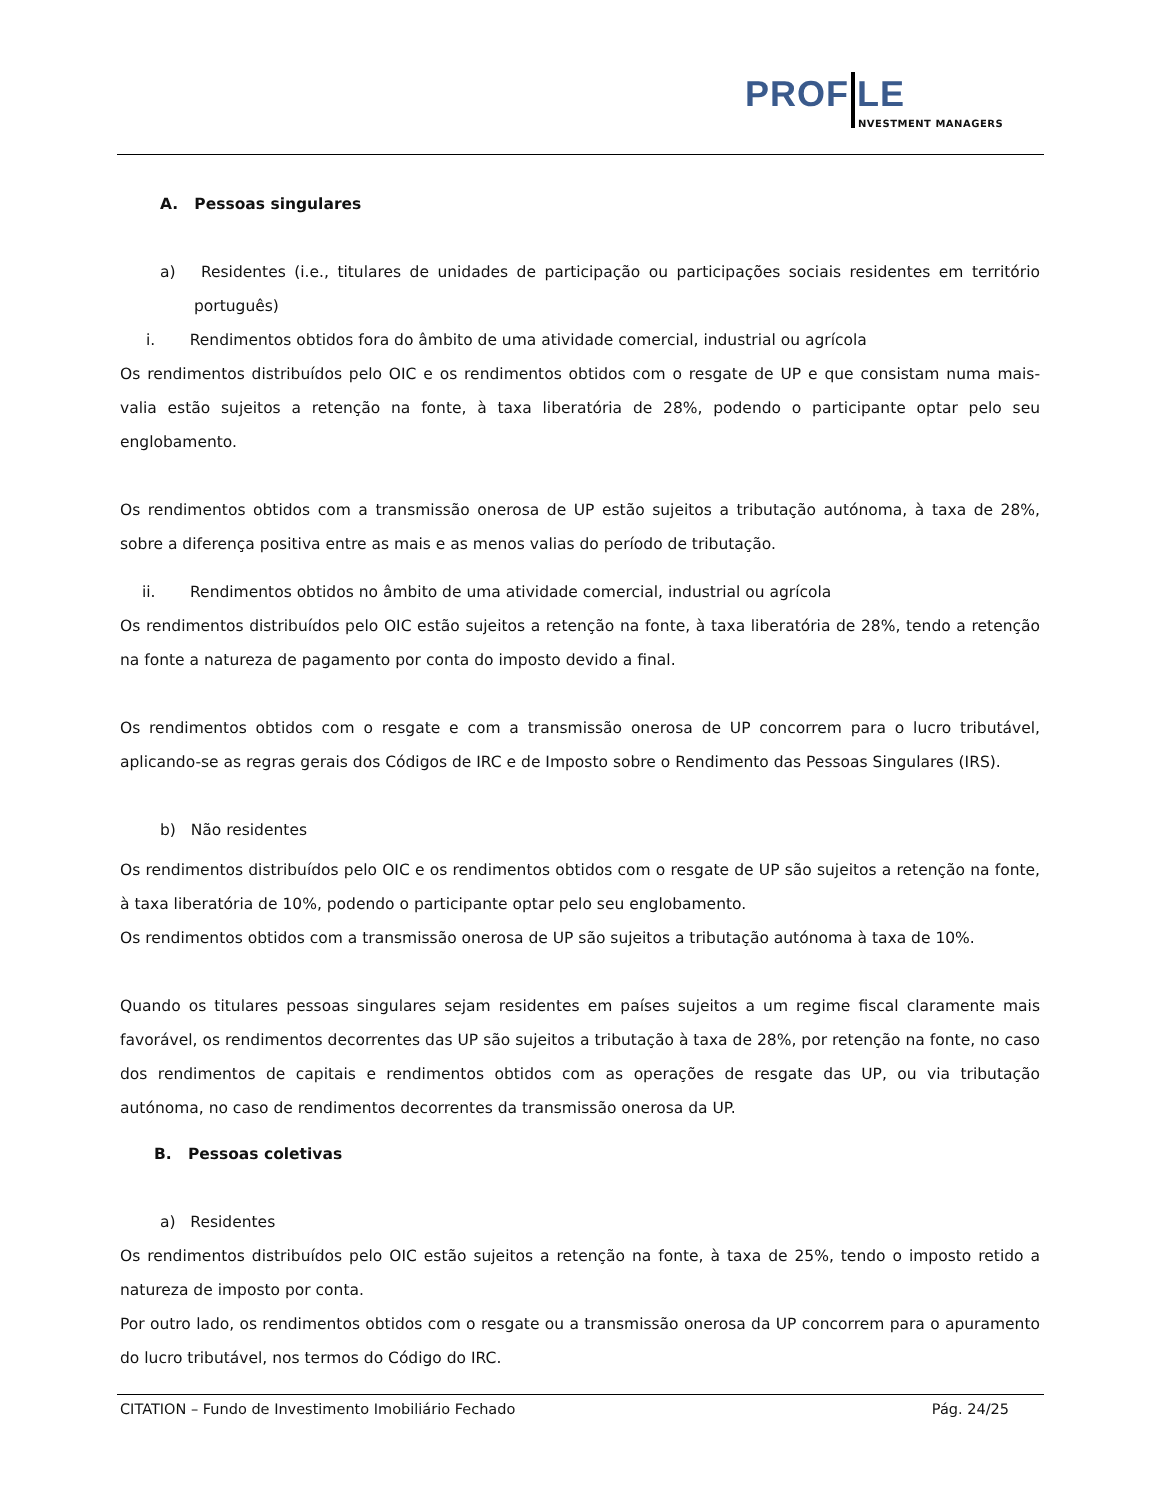PROF LE
NVESTMENT MANAGERS
A. Pessoas singulares
a) Residentes (i.e., titulares de unidades de participação ou participações sociais residentes em território português)
i. Rendimentos obtidos fora do âmbito de uma atividade comercial, industrial ou agrícola
Os rendimentos distribuídos pelo OIC e os rendimentos obtidos com o resgate de UP e que consistam numa mais-valia estão sujeitos a retenção na fonte, à taxa liberatória de 28%, podendo o participante optar pelo seu englobamento.
Os rendimentos obtidos com a transmissão onerosa de UP estão sujeitos a tributação autónoma, à taxa de 28%, sobre a diferença positiva entre as mais e as menos valias do período de tributação.
ii. Rendimentos obtidos no âmbito de uma atividade comercial, industrial ou agrícola
Os rendimentos distribuídos pelo OIC estão sujeitos a retenção na fonte, à taxa liberatória de 28%, tendo a retenção na fonte a natureza de pagamento por conta do imposto devido a final.
Os rendimentos obtidos com o resgate e com a transmissão onerosa de UP concorrem para o lucro tributável, aplicando-se as regras gerais dos Códigos de IRC e de Imposto sobre o Rendimento das Pessoas Singulares (IRS).
b) Não residentes
Os rendimentos distribuídos pelo OIC e os rendimentos obtidos com o resgate de UP são sujeitos a retenção na fonte, à taxa liberatória de 10%, podendo o participante optar pelo seu englobamento.
Os rendimentos obtidos com a transmissão onerosa de UP são sujeitos a tributação autónoma à taxa de 10%.
Quando os titulares pessoas singulares sejam residentes em países sujeitos a um regime fiscal claramente mais favorável, os rendimentos decorrentes das UP são sujeitos a tributação à taxa de 28%, por retenção na fonte, no caso dos rendimentos de capitais e rendimentos obtidos com as operações de resgate das UP, ou via tributação autónoma, no caso de rendimentos decorrentes da transmissão onerosa da UP.
B. Pessoas coletivas
a) Residentes
Os rendimentos distribuídos pelo OIC estão sujeitos a retenção na fonte, à taxa de 25%, tendo o imposto retido a natureza de imposto por conta.
Por outro lado, os rendimentos obtidos com o resgate ou a transmissão onerosa da UP concorrem para o apuramento do lucro tributável, nos termos do Código do IRC.
CITATION – Fundo de Investimento Imobiliário Fechado Pág. 24/25